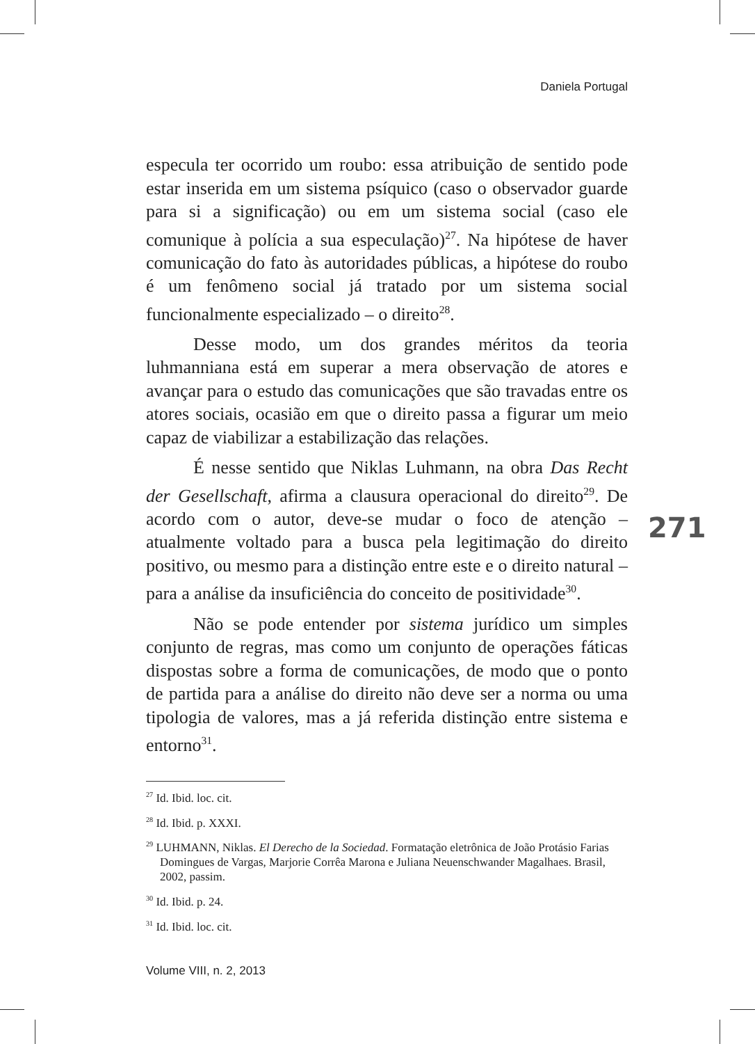Daniela Portugal
especula ter ocorrido um roubo: essa atribuição de sentido pode estar inserida em um sistema psíquico (caso o observador guarde para si a significação) ou em um sistema social (caso ele comunique à polícia a sua especulação)<sup>27</sup>. Na hipótese de haver comunicação do fato às autoridades públicas, a hipótese do roubo é um fenômeno social já tratado por um sistema social funcionalmente especializado – o direito<sup>28</sup>.
Desse modo, um dos grandes méritos da teoria luhmanniana está em superar a mera observação de atores e avançar para o estudo das comunicações que são travadas entre os atores sociais, ocasião em que o direito passa a figurar um meio capaz de viabilizar a estabilização das relações.
É nesse sentido que Niklas Luhmann, na obra Das Recht der Gesellschaft, afirma a clausura operacional do direito<sup>29</sup>. De acordo com o autor, deve-se mudar o foco de atenção – atualmente voltado para a busca pela legitimação do direito positivo, ou mesmo para a distinção entre este e o direito natural – para a análise da insuficiência do conceito de positividade<sup>30</sup>.
Não se pode entender por sistema jurídico um simples conjunto de regras, mas como um conjunto de operações fáticas dispostas sobre a forma de comunicações, de modo que o ponto de partida para a análise do direito não deve ser a norma ou uma tipologia de valores, mas a já referida distinção entre sistema e entorno<sup>31</sup>.
271
<sup>27</sup> Id. Ibid. loc. cit.
<sup>28</sup> Id. Ibid. p. XXXI.
<sup>29</sup> LUHMANN, Niklas. El Derecho de la Sociedad. Formatação eletrônica de João Protásio Farias Domingues de Vargas, Marjorie Corrêa Marona e Juliana Neuenschwander Magalhaes. Brasil, 2002, passim.
<sup>30</sup> Id. Ibid. p. 24.
<sup>31</sup> Id. Ibid. loc. cit.
Volume VIII, n. 2, 2013